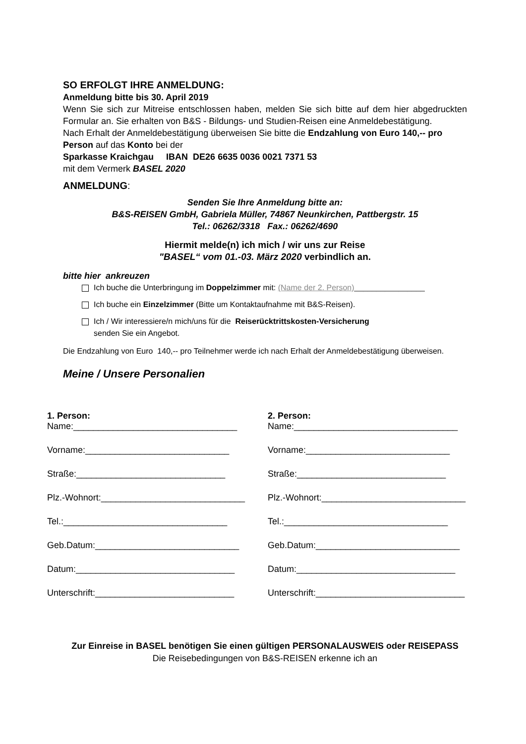SO ERFOLGT IHRE ANMELDUNG:
Anmeldung bitte bis 30. April 2019
Wenn Sie sich zur Mitreise entschlossen haben, melden Sie sich bitte auf dem hier abgedruckten Formular an. Sie erhalten von B&S - Bildungs- und Studien-Reisen eine Anmeldebestätigung.
Nach Erhalt der Anmeldebestätigung überweisen Sie bitte die Endzahlung von Euro 140,-- pro Person auf das Konto bei der
Sparkasse Kraichgau IBAN DE26 6635 0036 0021 7371 53
mit dem Vermerk BASEL 2020
ANMELDUNG:
Senden Sie Ihre Anmeldung bitte an:
B&S-REISEN GmbH, Gabriela Müller, 74867 Neunkirchen, Pattbergstr. 15
Tel.: 06262/3318 Fax.: 06262/4690
Hiermit melde(n) ich mich / wir uns zur Reise
"BASEL“ vom 01.-03. März 2020 verbindlich an.
bitte hier ankreuzen
Ich buche die Unterbringung im Doppelzimmer mit: (Name der 2. Person)________________
Ich buche ein Einzelzimmer (Bitte um Kontaktaufnahme mit B&S-Reisen).
Ich / Wir interessiere/n mich/uns für die Reiserücktrittskosten-Versicherung
senden Sie ein Angebot.
Die Endzahlung von Euro 140,-- pro Teilnehmer werde ich nach Erhalt der Anmeldebestätigung überweisen.
Meine / Unsere Personalien
1. Person:
Name:_________________________________
2. Person:
Name:_________________________________
Vorname:_____________________________
Vorname:_____________________________
Straße:______________________________
Straße:______________________________
Plz.-Wohnort:_____________________________
Plz.-Wohnort:_____________________________
Tel.:_________________________________
Tel.:_________________________________
Geb.Datum:_____________________________
Geb.Datum:_____________________________
Datum:________________________________
Datum:________________________________
Unterschrift:____________________________
Unterschrift:______________________________
Zur Einreise in BASEL benötigen Sie einen gültigen PERSONALAUSWEIS oder REISEPASS
Die Reisebedingungen von B&S-REISEN erkenne ich an